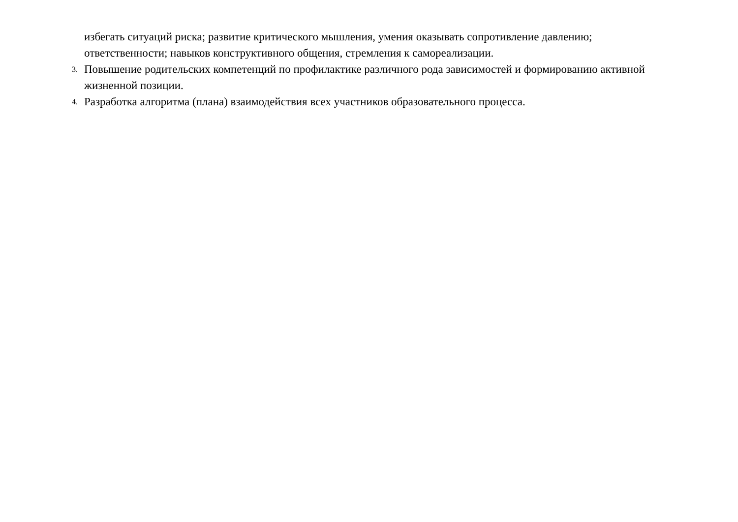избегать ситуаций риска; развитие критического мышления, умения оказывать сопротивление давлению; ответственности; навыков конструктивного общения, стремления к самореализации.
3.
Повышение родительских компетенций по профилактике различного рода зависимостей и формированию активной жизненной позиции.
4.
Разработка алгоритма (плана) взаимодействия всех участников образовательного процесса.